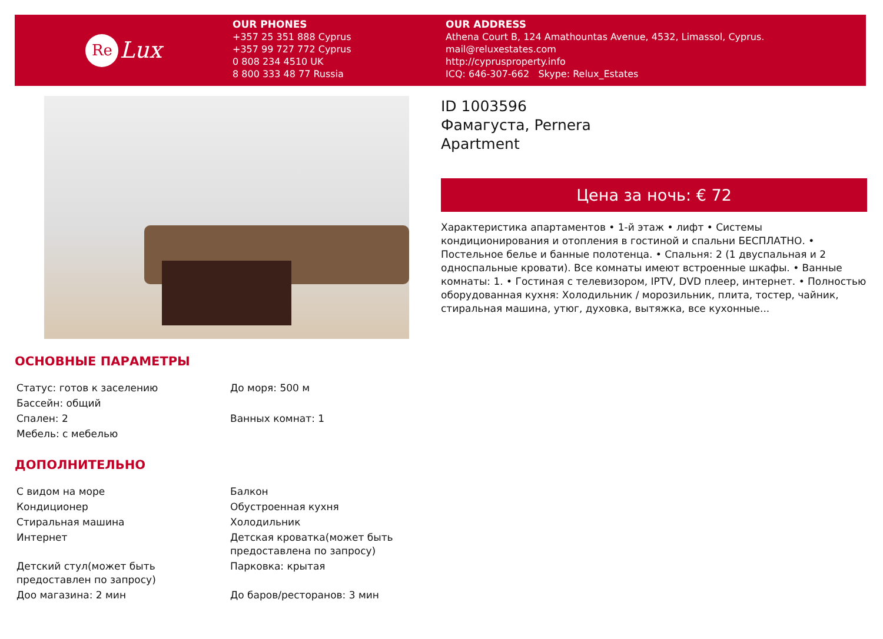Re Lux
OUR PHONES
+357 25 351 888 Cyprus
+357 99 727 772 Cyprus
0 808 234 4510 UK
8 800 333 48 77 Russia
OUR ADDRESS
Athena Court B, 124 Amathountas Avenue, 4532, Limassol, Cyprus.
mail@reluxestates.com
http://cyprusproperty.info
ICQ: 646-307-662 Skype: Relux_Estates
ID 1003596
Фамагуста, Pernera
Apartment
Цена за ночь: € 72
Характеристика апартаментов • 1-й этаж • лифт • Системы кондиционирования и отопления в гостиной и спальни БЕСПЛАТНО. • Постельное белье и банные полотенца. • Спальня: 2 (1 двуспальная и 2 односпальные кровати). Все комнаты имеют встроенные шкафы. • Ванные комнаты: 1. • Гостиная с телевизором, IPTV, DVD плеер, интернет. • Полностью оборудованная кухня: Холодильник / морозильник, плита, тостер, чайник, стиральная машина, утюг, духовка, вытяжка, все кухонные...
ОСНОВНЫЕ ПАРАМЕТРЫ
| Статус: готов к заселению | До моря: 500 м |
| Бассейн: общий | |
| Спален: 2 | Ванных комнат: 1 |
| Мебель: с мебелью | |
ДОПОЛНИТЕЛЬНО
| С видом на море | Балкон |
| Кондиционер | Обустроенная кухня |
| Стиральная машина | Холодильник |
| Интернет | Детская кроватка(может быть предоставлена по запросу) |
| Детский стул(может быть предоставлен по запросу) | Парковка: крытая |
| Доо магазина: 2 мин | До баров/ресторанов: 3 мин |